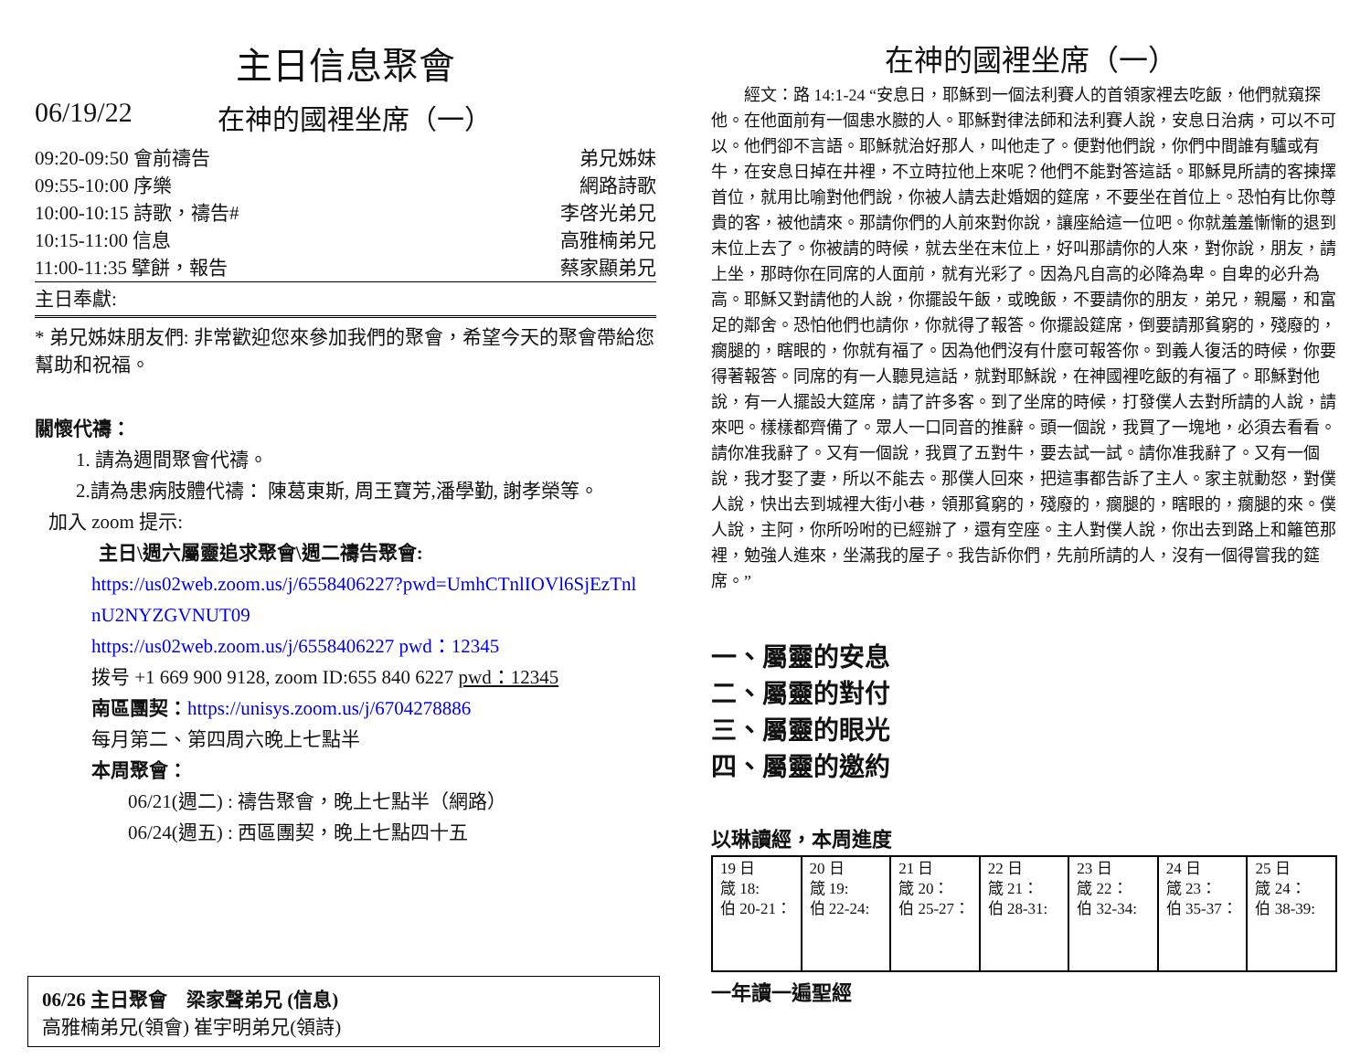主日信息聚會
06/19/22 在神的國裡坐席（一）
09:20-09:50 會前禱告 弟兄姊妹
09:55-10:00 序樂 網路詩歌
10:00-10:15 詩歌，禱告# 李啓光弟兄
10:15-11:00 信息 高雅楠弟兄
11:00-11:35 擘餅，報告 蔡家顯弟兄
主日奉獻:
* 弟兄姊妹朋友們: 非常歡迎您來參加我們的聚會，希望今天的聚會帶給您幫助和祝福。
關懷代禱：
1. 請為週間聚會代禱。
2.請為患病肢體代禱： 陳葛東斯, 周王寶芳,潘學勤, 謝孝榮等。
加入 zoom 提示:
主日\週六屬靈追求聚會\週二禱告聚會:
https://us02web.zoom.us/j/6558406227?pwd=UmhCTnlIOVl6SjEzTnl nU2NYZGVNUT09
https://us02web.zoom.us/j/6558406227 pwd：12345
拨号 +1 669 900 9128, zoom ID:655 840 6227 pwd：12345
南區團契：https://unisys.zoom.us/j/6704278886
每月第二、第四周六晚上七點半
本周聚會：
06/21(週二) : 禱告聚會，晚上七點半（網路）
06/24(週五) : 西區團契，晚上七點四十五
06/26 主日聚會　梁家聲弟兄 (信息)
高雅楠弟兄(領會) 崔宇明弟兄(領詩)
在神的國裡坐席（一）
經文：路 14:1-24 “安息日，耶穌到一個法利賽人的首領家裡去吃飯，他們就窺探他。在他面前有一個患水臌的人。耶穌對律法師和法利賽人說，安息日治病，可以不可以。他們卻不言語。耶穌就治好那人，叫他走了。便對他們說，你們中間誰有驢或有牛，在安息日掉在井裡，不立時拉他上來呢？他們不能對答這話。耶穌見所請的客揀擇首位，就用比喻對他們說，你被人請去赴婚姻的筵席，不要坐在首位上。恐怕有比你尊貴的客，被他請來。那請你們的人前來對你說，讓座給這一位吧。你就羞羞慚慚的退到末位上去了。你被請的時候，就去坐在末位上，好叫那請你的人來，對你說，朋友，請上坐，那時你在同席的人面前，就有光彩了。因為凡自高的必降為卑。自卑的必升為高。耶穌又對請他的人說，你擺設午飯，或晚飯，不要請你的朋友，弟兄，親屬，和富足的鄰舍。恐怕他們也請你，你就得了報答。你擺設筵席，倒要請那貧窮的，殘廢的，瘸腿的，瞎眼的，你就有福了。因為他們沒有什麼可報答你。到義人復活的時候，你要得著報答。同席的有一人聽見這話，就對耶穌說，在神國裡吃飯的有福了。耶穌對他說，有一人擺設大筵席，請了許多客。到了坐席的時候，打發僕人去對所請的人說，請來吧。樣樣都齊備了。眾人一口同音的推辭。頭一個說，我買了一塊地，必須去看看。請你准我辭了。又有一個說，我買了五對牛，要去試一試。請你准我辭了。又有一個說，我才娶了妻，所以不能去。那僕人回來，把這事都告訴了主人。家主就動怒，對僕人說，快出去到城裡大街小巷，領那貧窮的，殘廢的，瘸腿的，瞎眼的，瘸腿的來。僕人說，主阿，你所吩咐的已經辦了，還有空座。主人對僕人說，你出去到路上和籬笆那裡，勉強人進來，坐滿我的屋子。我告訴你們，先前所請的人，沒有一個得嘗我的筵席。”
一、屬靈的安息
二、屬靈的對付
三、屬靈的眼光
四、屬靈的邀約
以琳讀經，本周進度
| 19 日 箴 18: 伯 20-21： | 20 日 箴 19: 伯 22-24: | 21 日 箴 20： 伯 25-27： | 22 日 箴 21： 伯 28-31: | 23 日 箴 22： 伯 32-34: | 24 日 箴 23： 伯 35-37： | 25 日 箴 24： 伯 38-39: |
一年讀一遍聖經